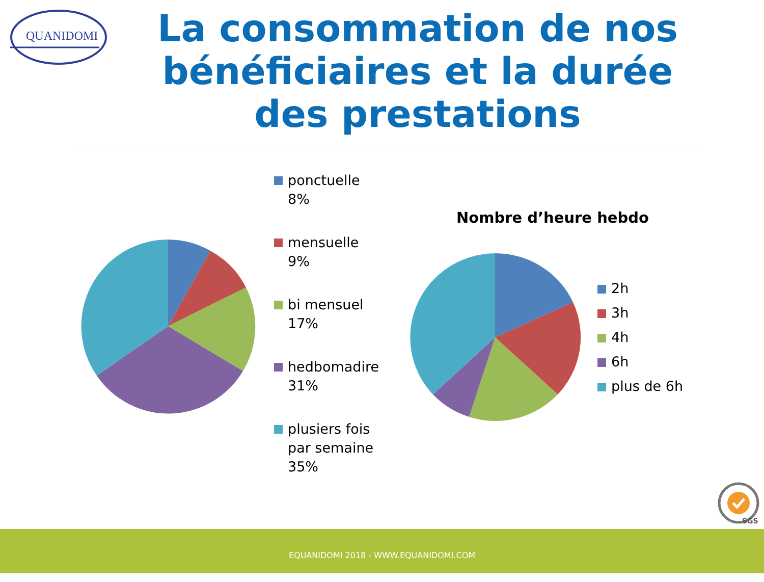QUANIDOMI
La consommation de nos bénéficiaires et la durée des prestations
ponctuelle 8%
mensuelle 9%
bi mensuel 17%
hedbomadire 31%
plusiers fois par semaine 35%
Nombre d’heure hebdo
2h
3h
4h
6h
plus de 6h
SGS
EQUANIDOMI 2018 - WWW.EQUANIDOMI.COM